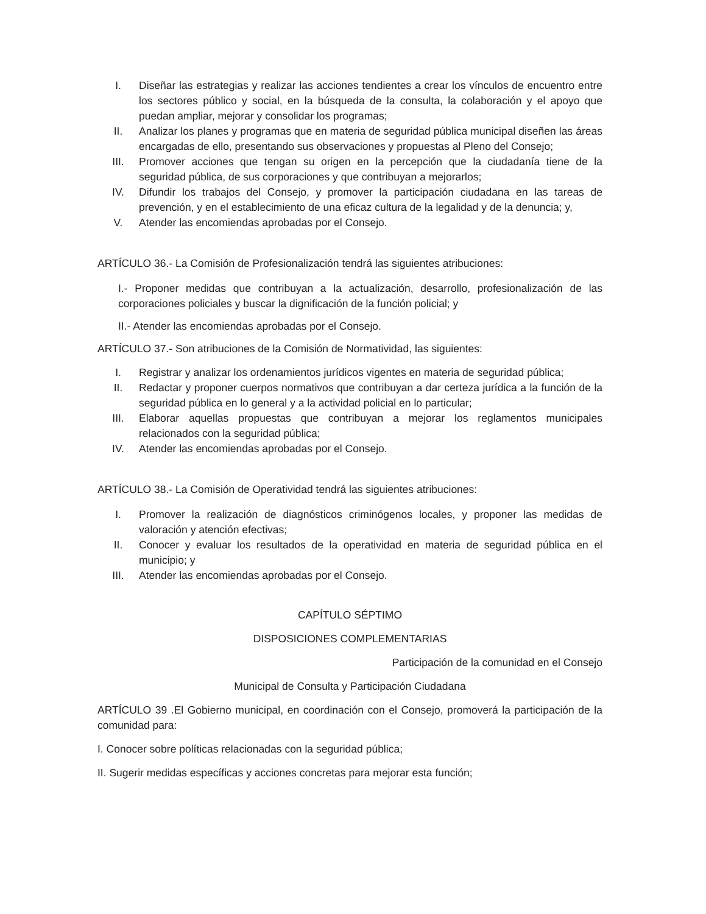I. Diseñar las estrategias y realizar las acciones tendientes a crear los vínculos de encuentro entre los sectores público y social, en la búsqueda de la consulta, la colaboración y el apoyo que puedan ampliar, mejorar y consolidar los programas;
II. Analizar los planes y programas que en materia de seguridad pública municipal diseñen las áreas encargadas de ello, presentando sus observaciones y propuestas al Pleno del Consejo;
III. Promover acciones que tengan su origen en la percepción que la ciudadanía tiene de la seguridad pública, de sus corporaciones y que contribuyan a mejorarlos;
IV. Difundir los trabajos del Consejo, y promover la participación ciudadana en las tareas de prevención, y en el establecimiento de una eficaz cultura de la legalidad y de la denuncia; y,
V. Atender las encomiendas aprobadas por el Consejo.
ARTÍCULO 36.- La Comisión de Profesionalización tendrá las siguientes atribuciones:
I.- Proponer medidas que contribuyan a la actualización, desarrollo, profesionalización de las corporaciones policiales y buscar la dignificación de la función policial; y
II.- Atender las encomiendas aprobadas por el Consejo.
ARTÍCULO 37.- Son atribuciones de la Comisión de Normatividad, las siguientes:
I. Registrar y analizar los ordenamientos jurídicos vigentes en materia de seguridad pública;
II. Redactar y proponer cuerpos normativos que contribuyan a dar certeza jurídica a la función de la seguridad pública en lo general y a la actividad policial en lo particular;
III. Elaborar aquellas propuestas que contribuyan a mejorar los reglamentos municipales relacionados con la seguridad pública;
IV. Atender las encomiendas aprobadas por el Consejo.
ARTÍCULO 38.- La Comisión de Operatividad tendrá las siguientes atribuciones:
I. Promover la realización de diagnósticos criminógenos locales, y proponer las medidas de valoración y atención efectivas;
II. Conocer y evaluar los resultados de la operatividad en materia de seguridad pública en el municipio; y
III. Atender las encomiendas aprobadas por el Consejo.
CAPÍTULO SÉPTIMO
DISPOSICIONES COMPLEMENTARIAS
Participación de la comunidad en el Consejo
Municipal de Consulta y Participación Ciudadana
ARTÍCULO 39 .El Gobierno municipal, en coordinación con el Consejo, promoverá la participación de la comunidad para:
I. Conocer sobre políticas relacionadas con la seguridad pública;
II. Sugerir medidas específicas y acciones concretas para mejorar esta función;